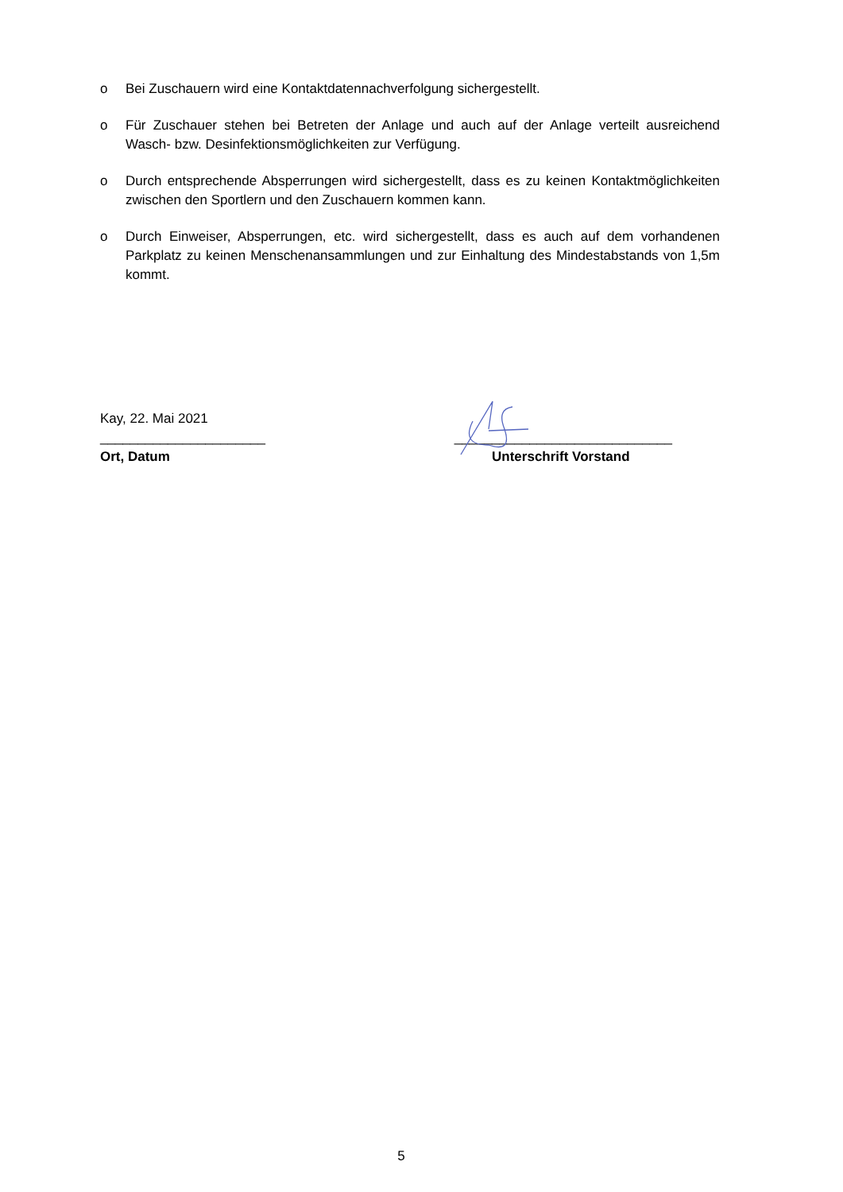o Bei Zuschauern wird eine Kontaktdatennachverfolgung sichergestellt.
o Für Zuschauer stehen bei Betreten der Anlage und auch auf der Anlage verteilt ausreichend Wasch- bzw. Desinfektionsmöglichkeiten zur Verfügung.
o Durch entsprechende Absperrungen wird sichergestellt, dass es zu keinen Kontaktmöglichkeiten zwischen den Sportlern und den Zuschauern kommen kann.
o Durch Einweiser, Absperrungen, etc. wird sichergestellt, dass es auch auf dem vorhandenen Parkplatz zu keinen Menschenansammlungen und zur Einhaltung des Mindestabstands von 1,5m kommt.
Kay, 22. Mai 2021
______________________
Ort, Datum
_____________________________
Unterschrift Vorstand
5